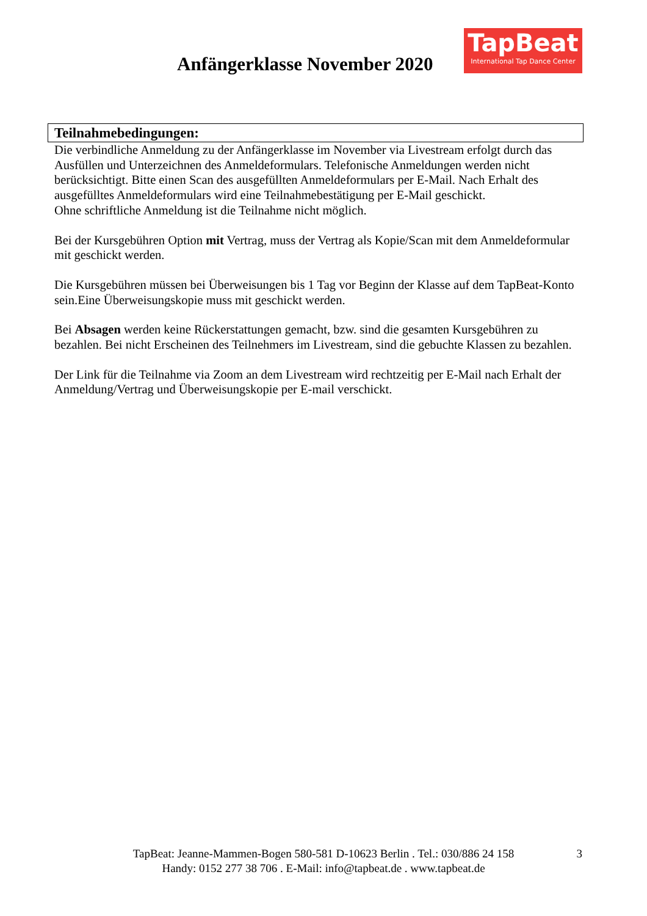Anfängerklasse November 2020
TapBeat
International Tap Dance Center
Teilnahmebedingungen:
Die verbindliche Anmeldung zu der Anfängerklasse im November via Livestream erfolgt durch das Ausfüllen und Unterzeichnen des Anmeldeformulars. Telefonische Anmeldungen werden nicht berücksichtigt. Bitte einen Scan des ausgefüllten Anmeldeformulars per E-Mail. Nach Erhalt des ausgefülltes Anmeldeformulars wird eine Teilnahmebestätigung per E-Mail geschickt.
Ohne schriftliche Anmeldung ist die Teilnahme nicht möglich.
Bei der Kursgebühren Option mit Vertrag, muss der Vertrag als Kopie/Scan mit dem Anmeldeformular mit geschickt werden.
Die Kursgebühren müssen bei Überweisungen bis 1 Tag vor Beginn der Klasse auf dem TapBeat-Konto sein.Eine Überweisungskopie muss mit geschickt werden.
Bei Absagen werden keine Rückerstattungen gemacht, bzw. sind die gesamten Kursgebühren zu bezahlen. Bei nicht Erscheinen des Teilnehmers im Livestream, sind die gebuchte Klassen zu bezahlen.
Der Link für die Teilnahme via Zoom an dem Livestream wird rechtzeitig per E-Mail nach Erhalt der Anmeldung/Vertrag und Überweisungskopie per E-mail verschickt.
TapBeat: Jeanne-Mammen-Bogen 580-581 D-10623 Berlin . Tel.: 030/886 24 158 3
Handy: 0152 277 38 706 . E-Mail: info@tapbeat.de . www.tapbeat.de